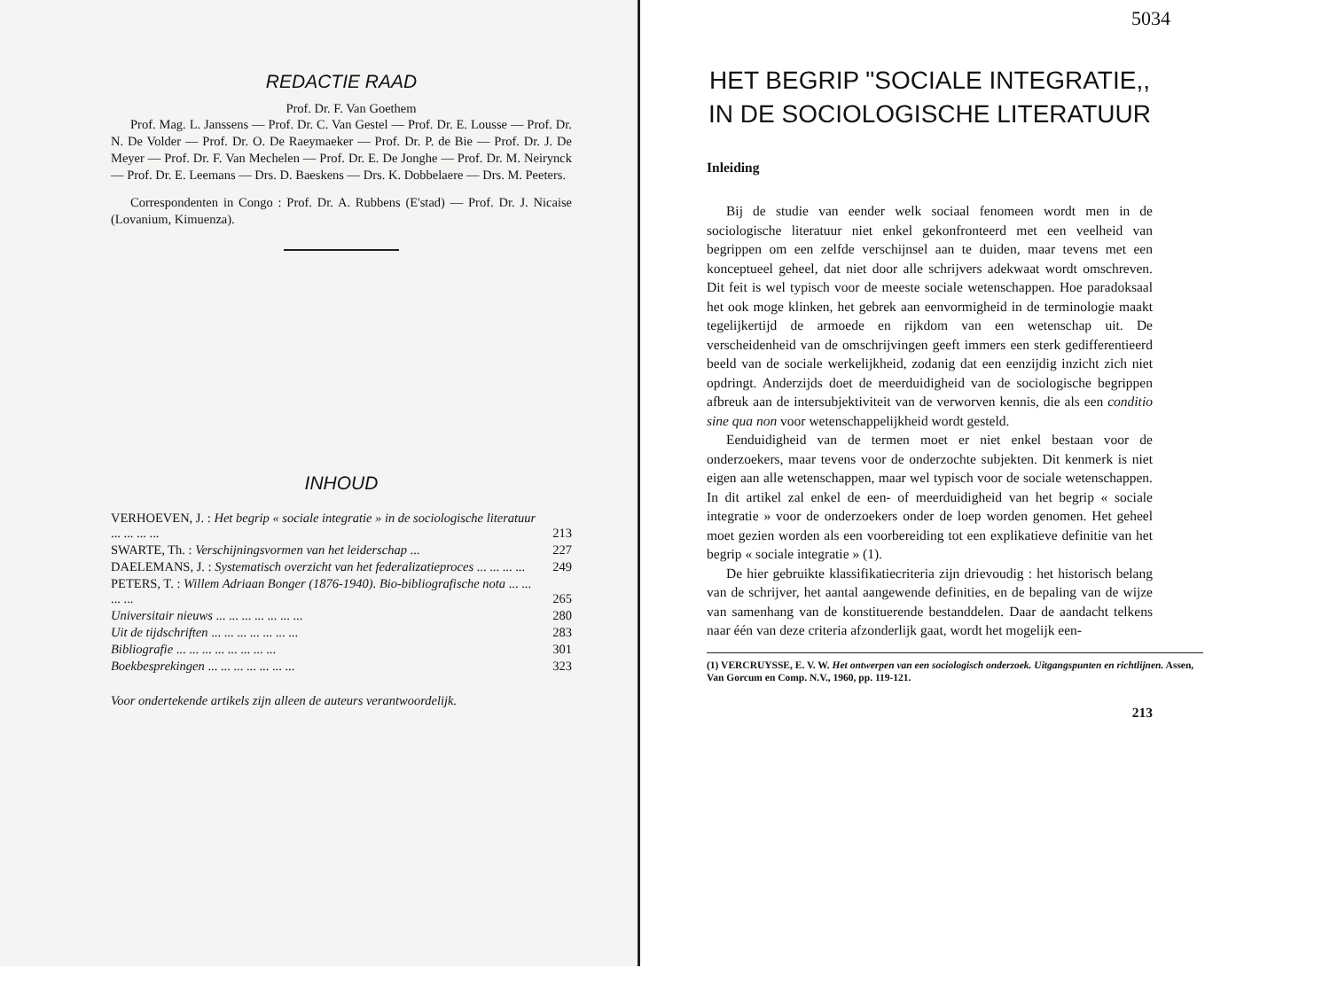REDACTIE RAAD
Prof. Dr. F. Van Goethem
Prof. Mag. L. Janssens — Prof. Dr. C. Van Gestel — Prof. Dr. E. Lousse — Prof. Dr. N. De Volder — Prof. Dr. O. De Raeymaeker — Prof. Dr. P. de Bie — Prof. Dr. J. De Meyer — Prof. Dr. F. Van Mechelen — Prof. Dr. E. De Jonghe — Prof. Dr. M. Neirynck — Prof. Dr. E. Leemans — Drs. D. Baeskens — Drs. K. Dobbelaere — Drs. M. Peeters.
Correspondenten in Congo : Prof. Dr. A. Rubbens (E'stad) — Prof. Dr. J. Nicaise (Lovanium, Kimuenza).
INHOUD
| VERHOEVEN, J. : Het begrip « sociale integratie » in de sociologische literatuur ... ... ... ... | 213 |
| SWARTE, Th. : Verschijningsvormen van het leiderschap ... | 227 |
| DAELEMANS, J. : Systematisch overzicht van het federalizatieproces ... ... ... ... | 249 |
| PETERS, T. : Willem Adriaan Bonger (1876-1940). Bio-bibliografische nota ... ... ... ... | 265 |
| Universitair nieuws ... ... ... ... ... ... ... | 280 |
| Uit de tijdschriften ... ... ... ... ... ... ... | 283 |
| Bibliografie ... ... ... ... ... ... ... ... | 301 |
| Boekbesprekingen ... ... ... ... ... ... ... | 323 |
Voor ondertekende artikels zijn alleen de auteurs verantwoordelijk.
5034
HET BEGRIP "SOCIALE INTEGRATIE,, IN DE SOCIOLOGISCHE LITERATUUR
Inleiding
Bij de studie van eender welk sociaal fenomeen wordt men in de sociologische literatuur niet enkel gekonfronteerd met een veelheid van begrippen om een zelfde verschijnsel aan te duiden, maar tevens met een konceptueel geheel, dat niet door alle schrijvers adekwaat wordt omschreven. Dit feit is wel typisch voor de meeste sociale wetenschappen. Hoe paradoksaal het ook moge klinken, het gebrek aan eenvormigheid in de terminologie maakt tegelijkertijd de armoede en rijkdom van een wetenschap uit. De verscheidenheid van de omschrijvingen geeft immers een sterk gedifferentieerd beeld van de sociale werkelijkheid, zodanig dat een eenzijdig inzicht zich niet opdringt. Anderzijds doet de meerduidigheid van de sociologische begrippen afbreuk aan de intersubjektiviteit van de verworven kennis, die als een conditio sine qua non voor wetenschappelijkheid wordt gesteld.
Eenduidigheid van de termen moet er niet enkel bestaan voor de onderzoekers, maar tevens voor de onderzochte subjekten. Dit kenmerk is niet eigen aan alle wetenschappen, maar wel typisch voor de sociale wetenschappen. In dit artikel zal enkel de een- of meerduidigheid van het begrip « sociale integratie » voor de onderzoekers onder de loep worden genomen. Het geheel moet gezien worden als een voorbereiding tot een explikatieve definitie van het begrip « sociale integratie » (1).
De hier gebruikte klassifikatiecriteria zijn drievoudig : het historisch belang van de schrijver, het aantal aangewende definities, en de bepaling van de wijze van samenhang van de konstituerende bestanddelen. Daar de aandacht telkens naar één van deze criteria afzonderlijk gaat, wordt het mogelijk een-
(1) VERCRUYSSE, E. V. W. Het ontwerpen van een sociologisch onderzoek. Uitgangspunten en richtlijnen. Assen, Van Gorcum en Comp. N.V., 1960, pp. 119-121.
213